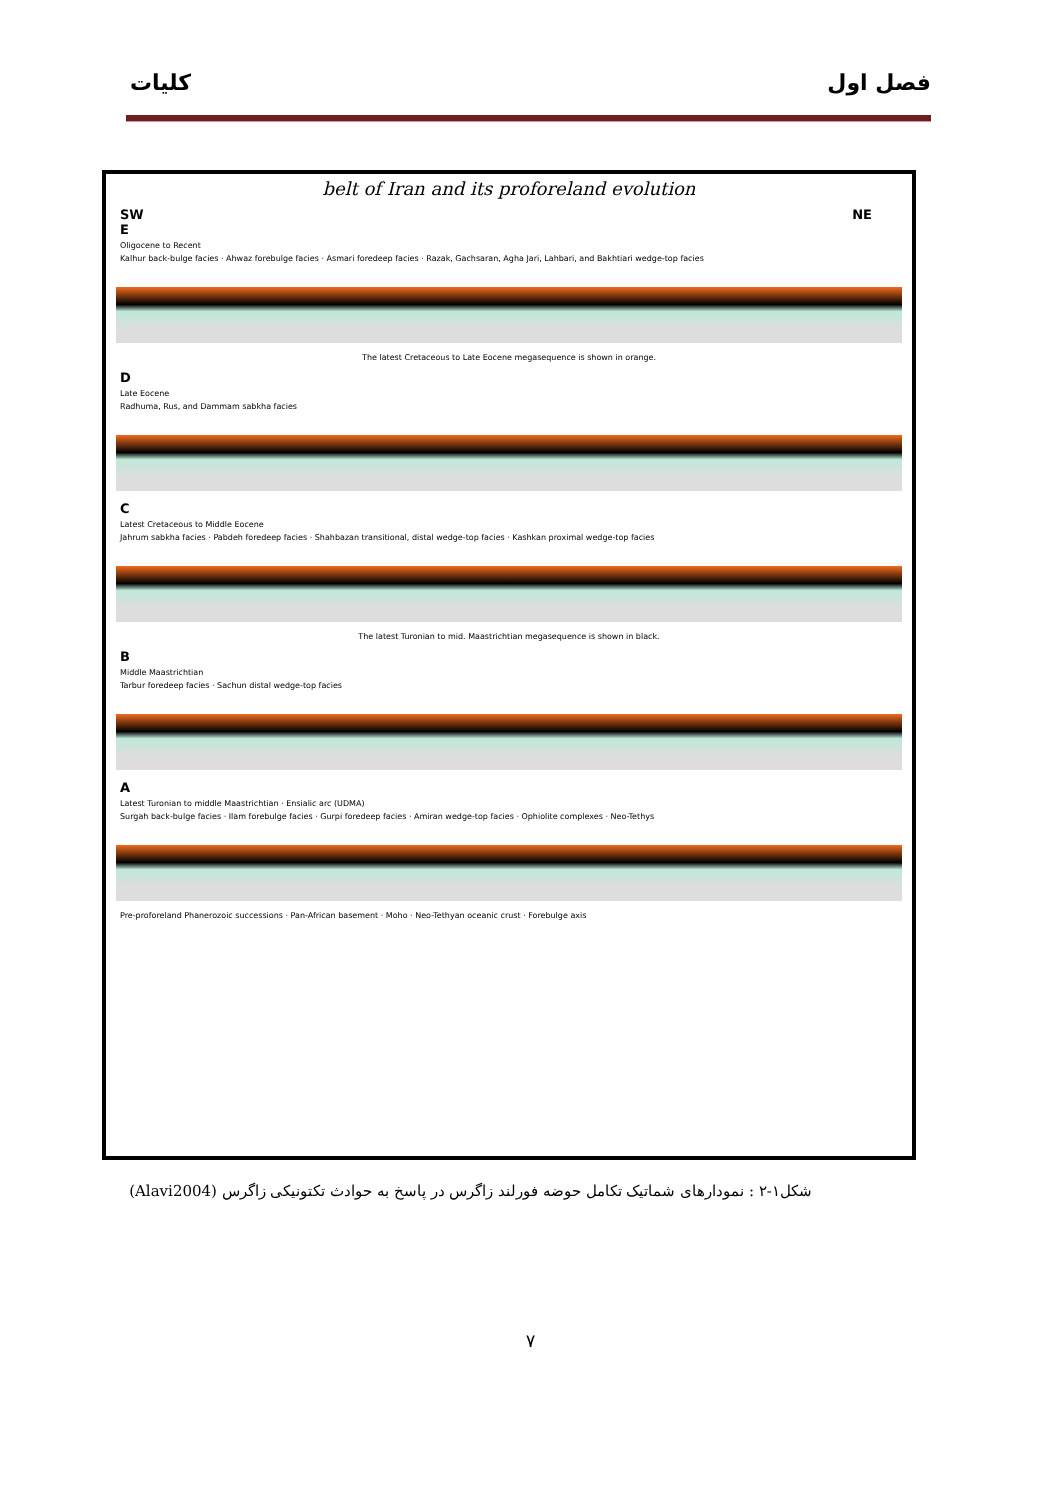فصل اول کلیات
belt of Iran and its proforeland evolution
SW
E
NE
Oligocene to Recent
Kalhur back-bulge facies · Ahwaz forebulge facies · Asmari foredeep facies · Razak, Gachsaran, Agha Jari, Lahbari, and Bakhtiari wedge-top facies
The latest Cretaceous to Late Eocene megasequence is shown in orange.
D
Late Eocene
Radhuma, Rus, and Dammam sabkha facies
C
Latest Cretaceous to Middle Eocene
Jahrum sabkha facies · Pabdeh foredeep facies · Shahbazan transitional, distal wedge-top facies · Kashkan proximal wedge-top facies
The latest Turonian to mid. Maastrichtian megasequence is shown in black.
B
Middle Maastrichtian
Tarbur foredeep facies · Sachun distal wedge-top facies
A
Latest Turonian to middle Maastrichtian · Ensialic arc (UDMA)
Surgah back-bulge facies · Ilam forebulge facies · Gurpi foredeep facies · Amiran wedge-top facies · Ophiolite complexes · Neo-Tethys
Pre-proforeland Phanerozoic successions · Pan-African basement · Moho · Neo-Tethyan oceanic crust · Forebulge axis
شکل۱-۲ : نمودارهای شماتیک تکامل حوضه فورلند زاگرس در پاسخ به حوادث تکتونیکی زاگرس (Alavi2004)
۷